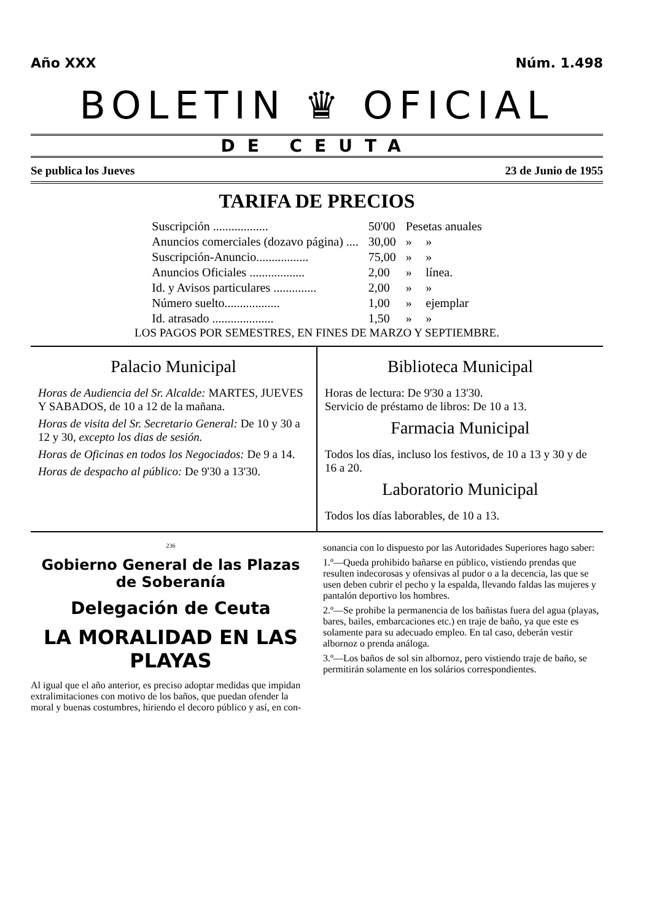Año XXX Núm. 1.498
BOLETIN ♛ OFICIAL
DE CEUTA
Se publica los Jueves 23 de Junio de 1955
TARIFA DE PRECIOS
| Suscripción .................. | 50'00 | Pesetas anuales | |
| Anuncios comerciales (dozavo página) .... | 30,00 | » | » |
| Suscripción-Anuncio................. | 75,00 | » | » |
| Anuncios Oficiales .................. | 2,00 | » | línea. |
| Id. y Avisos particulares .............. | 2,00 | » | » |
| Número suelto.................. | 1,00 | » | ejemplar |
| Id. atrasado .................... | 1,50 | » | » |
LOS PAGOS POR SEMESTRES, EN FINES DE MARZO Y SEPTIEMBRE.
Palacio Municipal
Horas de Audiencia del Sr. Alcalde: MARTES, JUEVES Y SABADOS, de 10 a 12 de la mañana.
Horas de visita del Sr. Secretario General: De 10 y 30 a 12 y 30, excepto los dias de sesión.
Horas de Oficinas en todos los Negociados: De 9 a 14.
Horas de despacho al público: De 9'30 a 13'30.
Biblioteca Municipal
Horas de lectura: De 9'30 a 13'30.
Servicio de préstamo de libros: De 10 a 13.
Farmacia Municipal
Todos los días, incluso los festivos, de 10 a 13 y 30 y de 16 a 20.
Laboratorio Municipal
Todos los días laborables, de 10 a 13.
236
Gobierno General de las Plazas de Soberanía
Delegación de Ceuta
LA MORALIDAD EN LAS PLAYAS
Al igual que el año anterior, es preciso adoptar medidas que impidan extralimitaciones con motivo de los baños, que puedan ofender la moral y buenas costumbres, hiriendo el decoro público y así, en con-
sonancia con lo dispuesto por las Autoridades Superiores hago saber:
1.º—Queda prohibido bañarse en público, vistiendo prendas que resulten indecorosas y ofensivas al pudor o a la decencia, las que se usen deben cubrir el pecho y la espalda, llevando faldas las mujeres y pantalón deportivo los hombres.
2.º—Se prohibe la permanencia de los bañistas fuera del agua (playas, bares, bailes, embarcaciones etc.) en traje de baño, ya que este es solamente para su adecuado empleo. En tal caso, deberán vestir albornoz o prenda análoga.
3.º—Los baños de sol sin albornoz, pero vistiendo traje de baño, se permitirán solamente en los solários correspondientes.